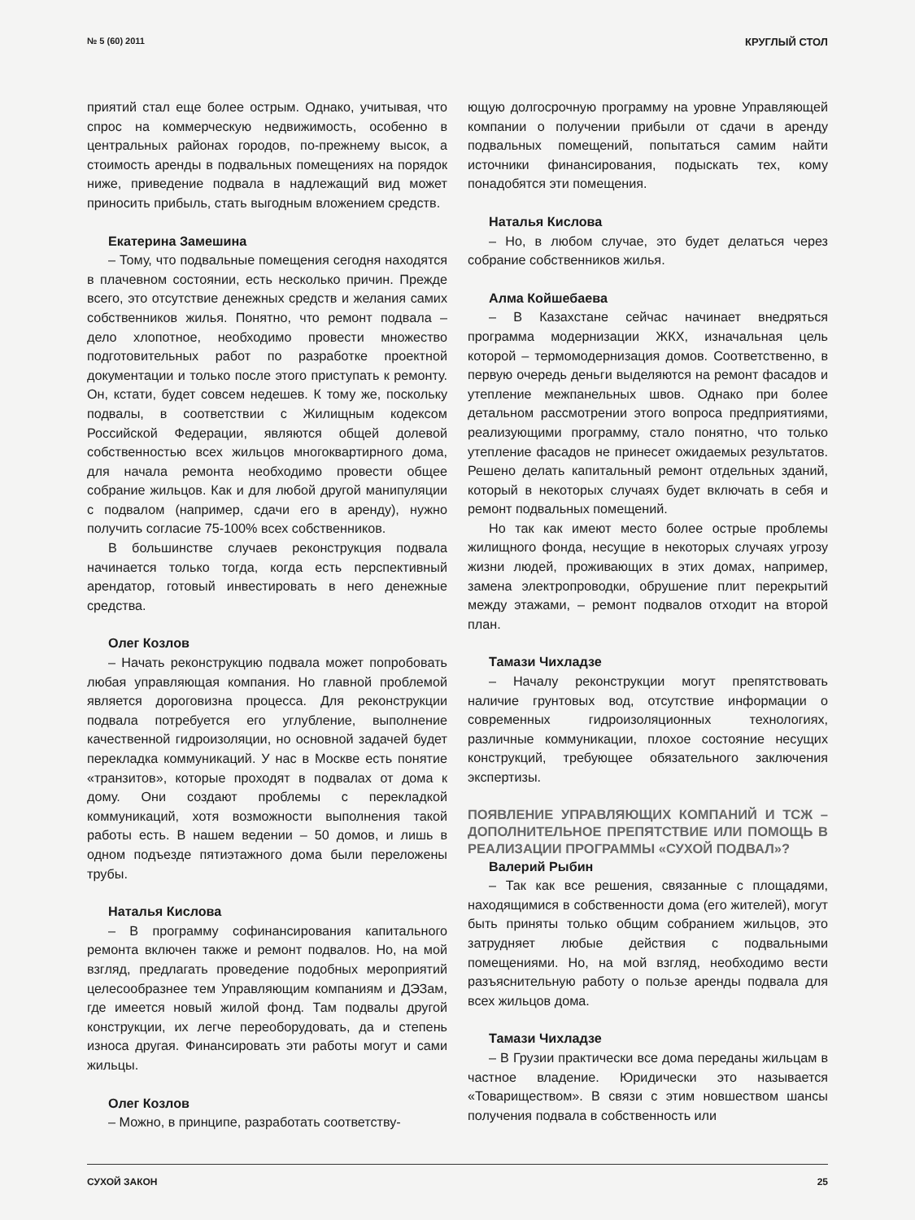№ 5 (60) 2011 КРУГЛЫЙ СТОЛ
приятий стал еще более острым. Однако, учитывая, что спрос на коммерческую недвижимость, особенно в центральных районах городов, по-прежнему высок, а стоимость аренды в подвальных помещениях на порядок ниже, приведение подвала в надлежащий вид может приносить прибыль, стать выгодным вложением средств.
Екатерина Замешина
– Тому, что подвальные помещения сегодня находятся в плачевном состоянии, есть несколько причин. Прежде всего, это отсутствие денежных средств и желания самих собственников жилья. Понятно, что ремонт подвала – дело хлопотное, необходимо провести множество подготовительных работ по разработке проектной документации и только после этого приступать к ремонту. Он, кстати, будет совсем недешев. К тому же, поскольку подвалы, в соответствии с Жилищным кодексом Российской Федерации, являются общей долевой собственностью всех жильцов многоквартирного дома, для начала ремонта необходимо провести общее собрание жильцов. Как и для любой другой манипуляции с подвалом (например, сдачи его в аренду), нужно получить согласие 75-100% всех собственников.
В большинстве случаев реконструкция подвала начинается только тогда, когда есть перспективный арендатор, готовый инвестировать в него денежные средства.
Олег Козлов
– Начать реконструкцию подвала может попробовать любая управляющая компания. Но главной проблемой является дороговизна процесса. Для реконструкции подвала потребуется его углубление, выполнение качественной гидроизоляции, но основной задачей будет перекладка коммуникаций. У нас в Москве есть понятие «транзитов», которые проходят в подвалах от дома к дому. Они создают проблемы с перекладкой коммуникаций, хотя возможности выполнения такой работы есть. В нашем ведении – 50 домов, и лишь в одном подъезде пятиэтажного дома были переложены трубы.
Наталья Кислова
– В программу софинансирования капитального ремонта включен также и ремонт подвалов. Но, на мой взгляд, предлагать проведение подобных мероприятий целесообразнее тем Управляющим компаниям и ДЭЗам, где имеется новый жилой фонд. Там подвалы другой конструкции, их легче переоборудовать, да и степень износа другая. Финансировать эти работы могут и сами жильцы.
Олег Козлов
– Можно, в принципе, разработать соответству-
ющую долгосрочную программу на уровне Управляющей компании о получении прибыли от сдачи в аренду подвальных помещений, попытаться самим найти источники финансирования, подыскать тех, кому понадобятся эти помещения.
Наталья Кислова
– Но, в любом случае, это будет делаться через собрание собственников жилья.
Алма Койшебаева
– В Казахстане сейчас начинает внедряться программа модернизации ЖКХ, изначальная цель которой – термомодернизация домов. Соответственно, в первую очередь деньги выделяются на ремонт фасадов и утепление межпанельных швов. Однако при более детальном рассмотрении этого вопроса предприятиями, реализующими программу, стало понятно, что только утепление фасадов не принесет ожидаемых результатов. Решено делать капитальный ремонт отдельных зданий, который в некоторых случаях будет включать в себя и ремонт подвальных помещений.
Но так как имеют место более острые проблемы жилищного фонда, несущие в некоторых случаях угрозу жизни людей, проживающих в этих домах, например, замена электропроводки, обрушение плит перекрытий между этажами, – ремонт подвалов отходит на второй план.
Тамази Чихладзе
– Началу реконструкции могут препятствовать наличие грунтовых вод, отсутствие информации о современных гидроизоляционных технологиях, различные коммуникации, плохое состояние несущих конструкций, требующее обязательного заключения экспертизы.
ПОЯВЛЕНИЕ УПРАВЛЯЮЩИХ КОМПАНИЙ И ТСЖ – ДОПОЛНИТЕЛЬНОЕ ПРЕПЯТСТВИЕ ИЛИ ПОМОЩЬ В РЕАЛИЗАЦИИ ПРОГРАММЫ «СУХОЙ ПОДВАЛ»?
Валерий Рыбин
– Так как все решения, связанные с площадями, находящимися в собственности дома (его жителей), могут быть приняты только общим собранием жильцов, это затрудняет любые действия с подвальными помещениями. Но, на мой взгляд, необходимо вести разъяснительную работу о пользе аренды подвала для всех жильцов дома.
Тамази Чихладзе
– В Грузии практически все дома переданы жильцам в частное владение. Юридически это называется «Товариществом». В связи с этим новшеством шансы получения подвала в собственность или
СУХОЙ ЗАКОН 25